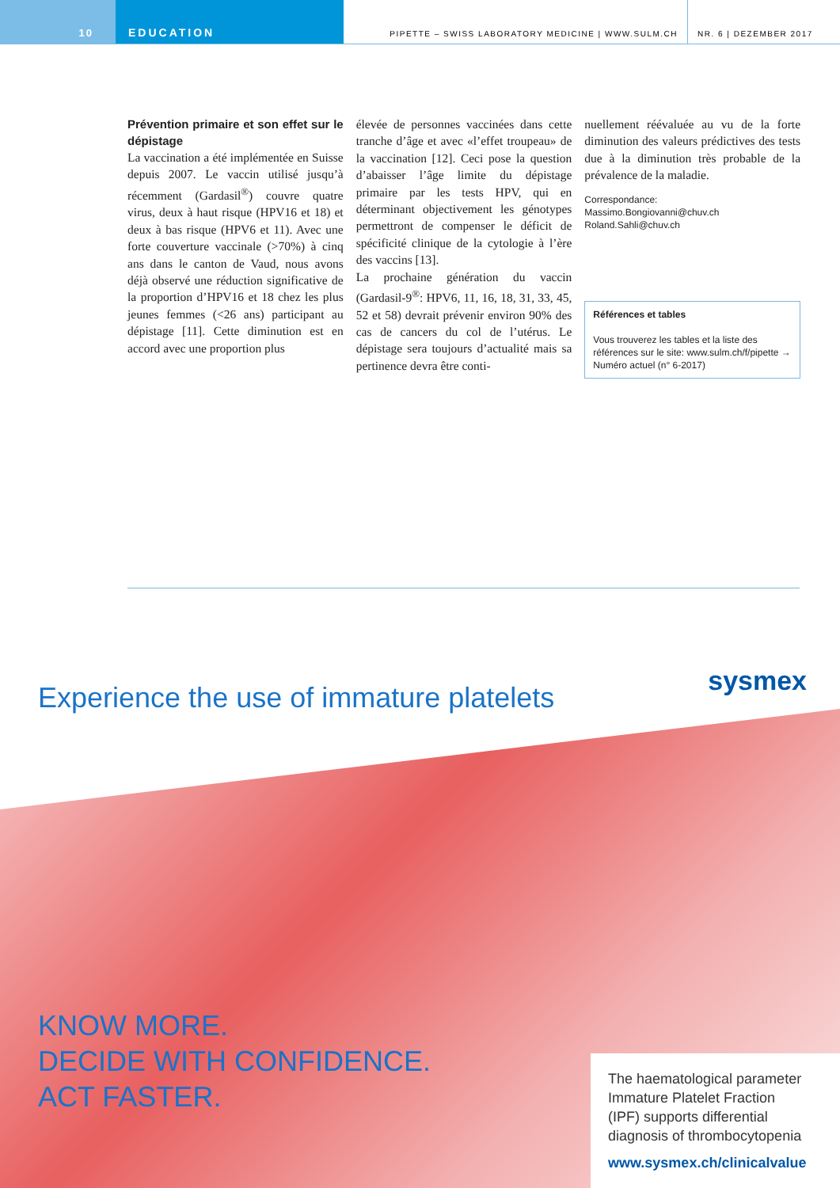10 EDUCATION
PIPETTE – SWISS LABORATORY MEDICINE | WWW.SULM.CH
NR. 6 | DEZEMBER 2017
Prévention primaire et son effet sur le dépistage
La vaccination a été implémentée en Suisse depuis 2007. Le vaccin utilisé jusqu’à récemment (Gardasil<sup>®</sup>) couvre quatre virus, deux à haut risque (HPV16 et 18) et deux à bas risque (HPV6 et 11). Avec une forte couverture vaccinale (>70%) à cinq ans dans le canton de Vaud, nous avons déjà observé une réduction significative de la proportion d’HPV16 et 18 chez les plus jeunes femmes (<26 ans) participant au dépistage [11]. Cette diminution est en accord avec une proportion plus
élevée de personnes vaccinées dans cette tranche d’âge et avec «l’effet troupeau» de la vaccination [12]. Ceci pose la question d’abaisser l’âge limite du dépistage primaire par les tests HPV, qui en déterminant objectivement les génotypes permettront de compenser le déficit de spécificité clinique de la cytologie à l’ère des vaccins [13].
La prochaine génération du vaccin (Gardasil-9<sup>®</sup>: HPV6, 11, 16, 18, 31, 33, 45, 52 et 58) devrait prévenir environ 90% des cas de cancers du col de l’utérus. Le dépistage sera toujours d’actualité mais sa pertinence devra être conti-
nuellement réévaluée au vu de la forte diminution des valeurs prédictives des tests due à la diminution très probable de la prévalence de la maladie.
Correspondance:
Massimo.Bongiovanni@chuv.ch
Roland.Sahli@chuv.ch
Références et tables
Vous trouverez les tables et la liste des références sur le site: www.sulm.ch/f/pipette → Numéro actuel (n° 6-2017)
sysmex
Experience the use of immature platelets
KNOW MORE.
DECIDE WITH CONFIDENCE.
ACT FASTER.
The haematological parameter Immature Platelet Fraction (IPF) supports differential diagnosis of thrombocytopenia
www.sysmex.ch/clinicalvalue